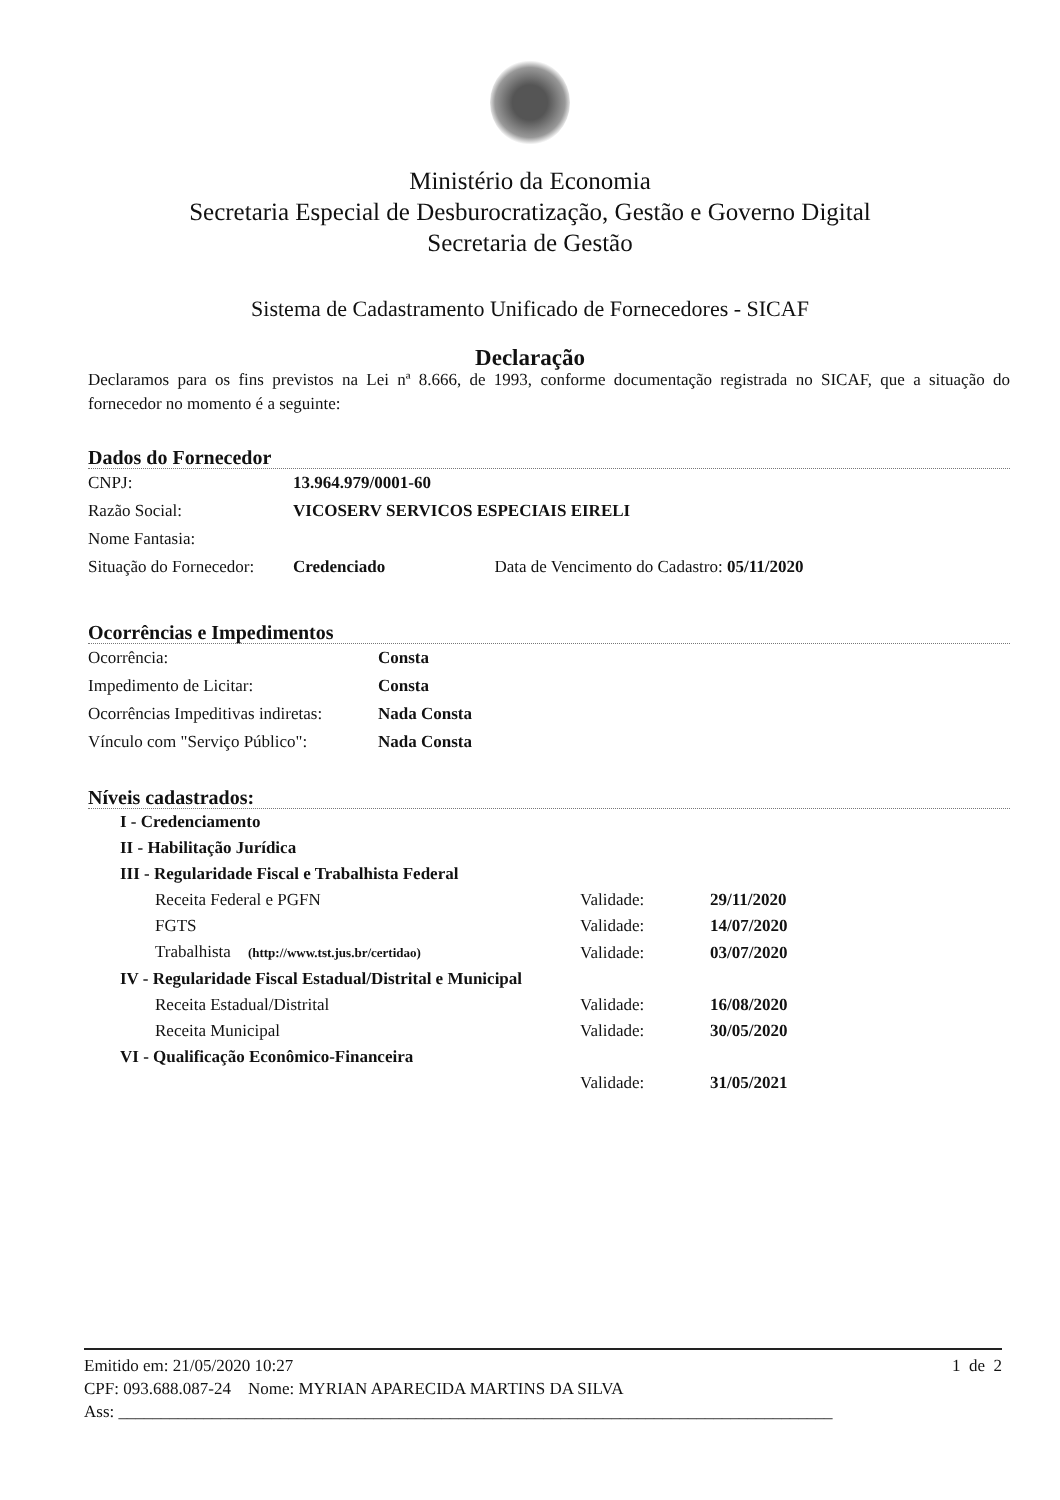Ministério da Economia
Secretaria Especial de Desburocratização, Gestão e Governo Digital
Secretaria de Gestão
Sistema de Cadastramento Unificado de Fornecedores - SICAF
Declaração
Declaramos para os fins previstos na Lei nª 8.666, de 1993, conforme documentação registrada no SICAF, que a situação do fornecedor no momento é a seguinte:
Dados do Fornecedor
| CNPJ: | 13.964.979/0001-60 |
| Razão Social: | VICOSERV SERVICOS ESPECIAIS EIRELI |
| Nome Fantasia: | |
| Situação do Fornecedor: | Credenciado Data de Vencimento do Cadastro: 05/11/2020 |
Ocorrências e Impedimentos
| Ocorrência: | Consta |
| Impedimento de Licitar: | Consta |
| Ocorrências Impeditivas indiretas: | Nada Consta |
| Vínculo com "Serviço Público": | Nada Consta |
Níveis cadastrados:
| I - Credenciamento | | |
| II - Habilitação Jurídica | | |
| III - Regularidade Fiscal e Trabalhista Federal | | |
| Receita Federal e PGFN | Validade: | 29/11/2020 |
| FGTS | Validade: | 14/07/2020 |
| Trabalhista (http://www.tst.jus.br/certidao) | Validade: | 03/07/2020 |
| IV - Regularidade Fiscal Estadual/Distrital e Municipal | | |
| Receita Estadual/Distrital | Validade: | 16/08/2020 |
| Receita Municipal | Validade: | 30/05/2020 |
| VI - Qualificação Econômico-Financeira | | |
| | Validade: | 31/05/2021 |
Emitido em: 21/05/2020 10:27 1 de 2
CPF: 093.688.087-24 Nome: MYRIAN APARECIDA MARTINS DA SILVA
Ass: ____________________________________________________________________________________